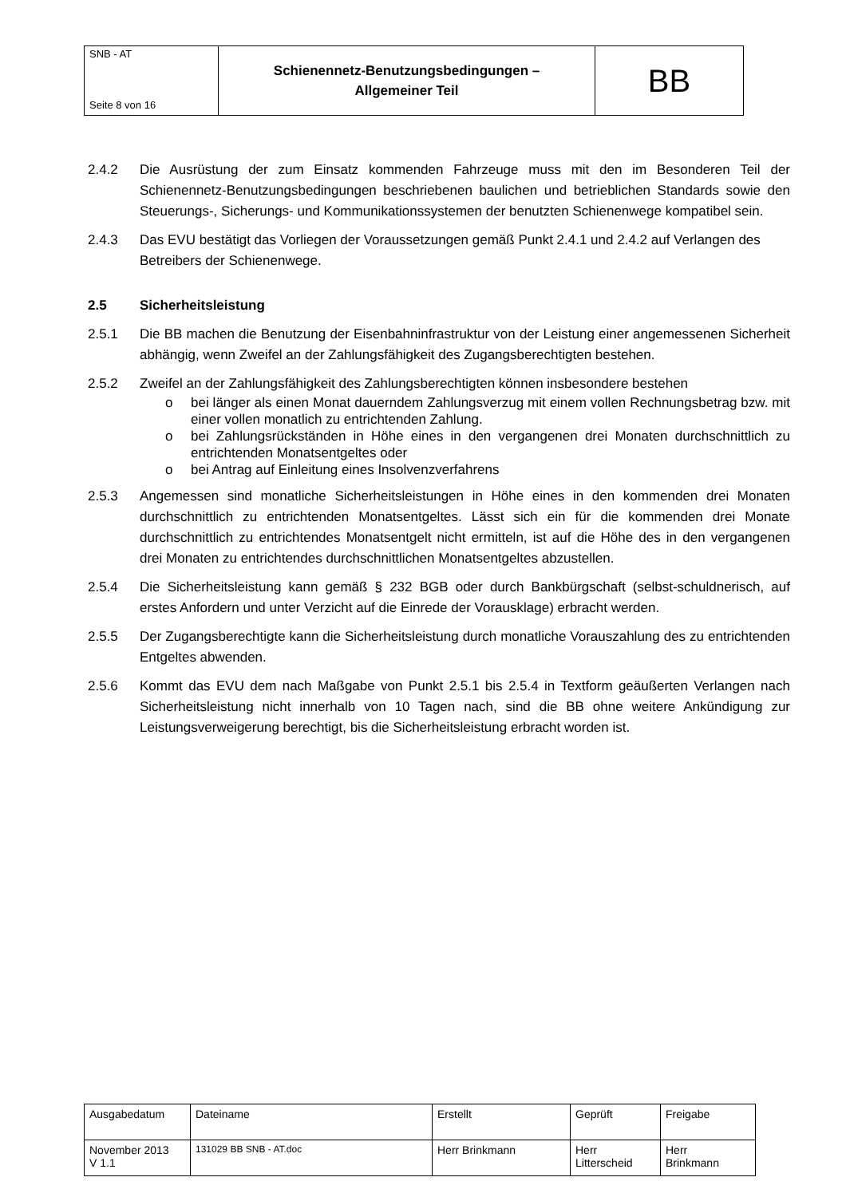| SNB - AT Seite 8 von 16 | Schienennetz-Benutzungsbedingungen – Allgemeiner Teil | BB |
2.4.2 Die Ausrüstung der zum Einsatz kommenden Fahrzeuge muss mit den im Besonderen Teil der Schienennetz-Benutzungsbedingungen beschriebenen baulichen und betrieblichen Standards sowie den Steuerungs-, Sicherungs- und Kommunikationssystemen der benutzten Schienenwege kompatibel sein.
2.4.3 Das EVU bestätigt das Vorliegen der Voraussetzungen gemäß Punkt 2.4.1 und 2.4.2 auf Verlangen des Betreibers der Schienenwege.
2.5 Sicherheitsleistung
2.5.1 Die BB machen die Benutzung der Eisenbahninfrastruktur von der Leistung einer angemessenen Sicherheit abhängig, wenn Zweifel an der Zahlungsfähigkeit des Zugangsberechtigten bestehen.
2.5.2 Zweifel an der Zahlungsfähigkeit des Zahlungsberechtigten können insbesondere bestehen
o bei länger als einen Monat dauerndem Zahlungsverzug mit einem vollen Rechnungsbetrag bzw. mit einer vollen monatlich zu entrichtenden Zahlung.
o bei Zahlungsrückständen in Höhe eines in den vergangenen drei Monaten durchschnittlich zu entrichtenden Monatsentgeltes oder
o bei Antrag auf Einleitung eines Insolvenzverfahrens
2.5.3 Angemessen sind monatliche Sicherheitsleistungen in Höhe eines in den kommenden drei Monaten durchschnittlich zu entrichtenden Monatsentgeltes. Lässt sich ein für die kommenden drei Monate durchschnittlich zu entrichtendes Monatsentgelt nicht ermitteln, ist auf die Höhe des in den vergangenen drei Monaten zu entrichtendes durchschnittlichen Monatsentgeltes abzustellen.
2.5.4 Die Sicherheitsleistung kann gemäß § 232 BGB oder durch Bankbürgschaft (selbst-schuldnerisch, auf erstes Anfordern und unter Verzicht auf die Einrede der Vorausklage) erbracht werden.
2.5.5 Der Zugangsberechtigte kann die Sicherheitsleistung durch monatliche Vorauszahlung des zu entrichtenden Entgeltes abwenden.
2.5.6 Kommt das EVU dem nach Maßgabe von Punkt 2.5.1 bis 2.5.4 in Textform geäußerten Verlangen nach Sicherheitsleistung nicht innerhalb von 10 Tagen nach, sind die BB ohne weitere Ankündigung zur Leistungsverweigerung berechtigt, bis die Sicherheitsleistung erbracht worden ist.
| Ausgabedatum | Dateiname | Erstellt | Geprüft | Freigabe |
| November 2013 V 1.1 | 131029 BB SNB - AT.doc | Herr Brinkmann | Herr Litterscheid | Herr Brinkmann |